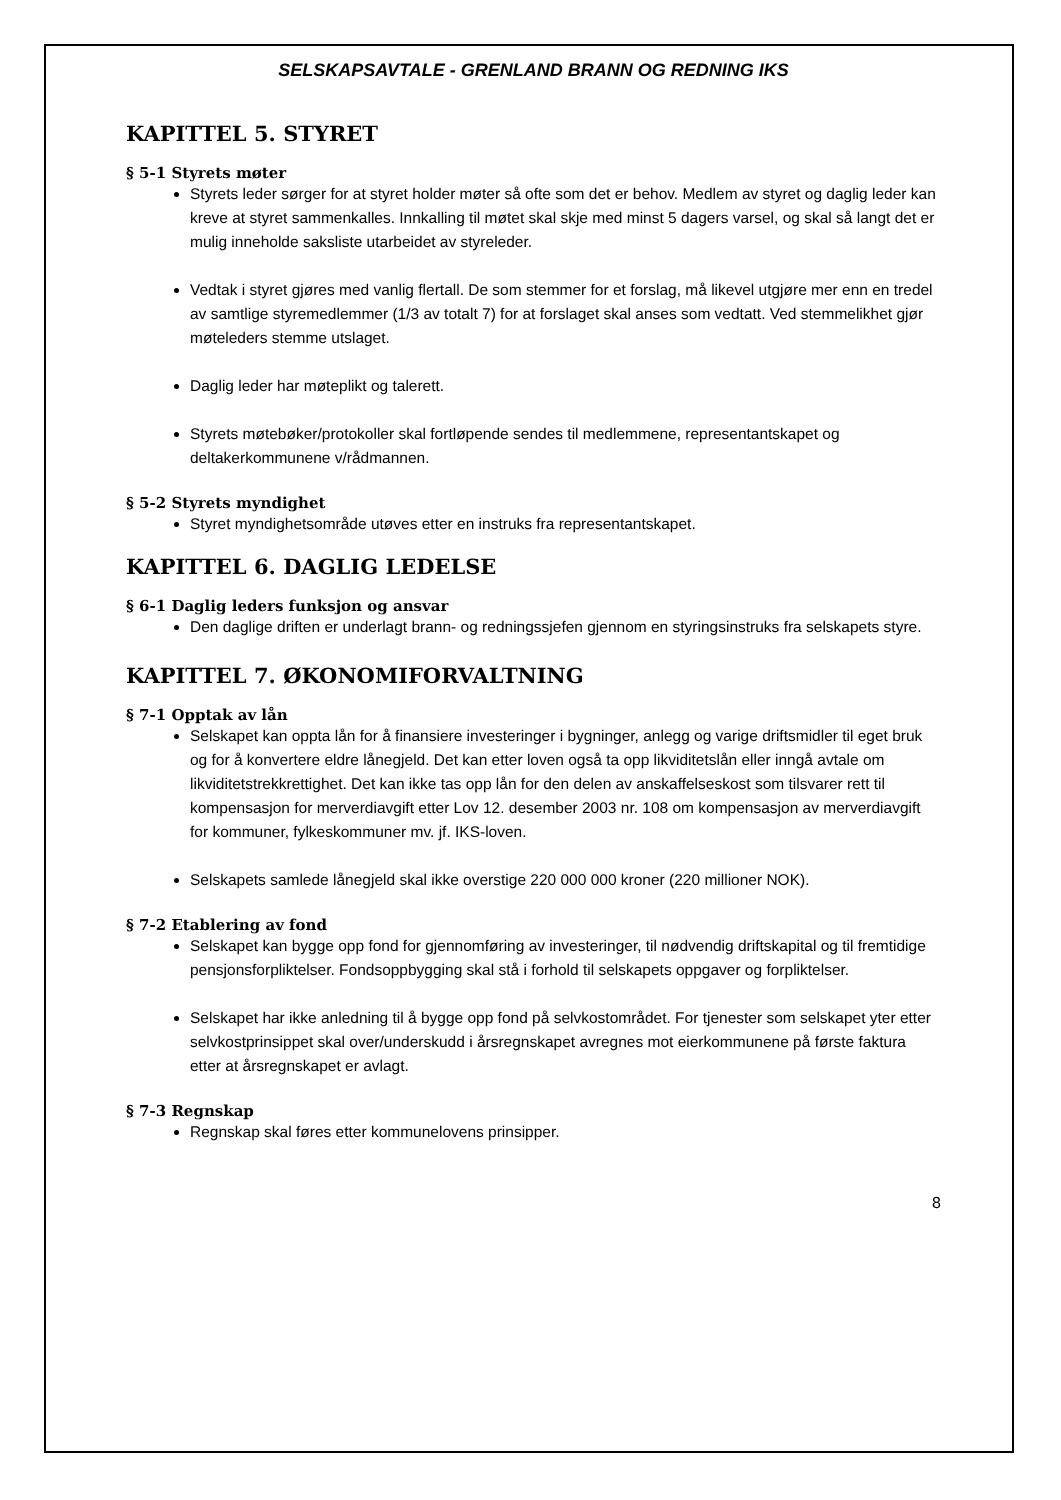SELSKAPSAVTALE - GRENLAND BRANN OG REDNING IKS
KAPITTEL 5. STYRET
§ 5-1 Styrets møter
Styrets leder sørger for at styret holder møter så ofte som det er behov. Medlem av styret og daglig leder kan kreve at styret sammenkalles. Innkalling til møtet skal skje med minst 5 dagers varsel, og skal så langt det er mulig inneholde saksliste utarbeidet av styreleder.
Vedtak i styret gjøres med vanlig flertall. De som stemmer for et forslag, må likevel utgjøre mer enn en tredel av samtlige styremedlemmer (1/3 av totalt 7) for at forslaget skal anses som vedtatt. Ved stemmelikhet gjør møteleders stemme utslaget.
Daglig leder har møteplikt og talerett.
Styrets møtebøker/protokoller skal fortløpende sendes til medlemmene, representantskapet og deltakerkommunene v/rådmannen.
§ 5-2 Styrets myndighet
Styret myndighetsområde utøves etter en instruks fra representantskapet.
KAPITTEL 6. DAGLIG LEDELSE
§ 6-1 Daglig leders funksjon og ansvar
Den daglige driften er underlagt brann- og redningssjefen gjennom en styringsinstruks fra selskapets styre.
KAPITTEL 7. ØKONOMIFORVALTNING
§ 7-1 Opptak av lån
Selskapet kan oppta lån for å finansiere investeringer i bygninger, anlegg og varige driftsmidler til eget bruk og for å konvertere eldre lånegjeld. Det kan etter loven også ta opp likviditetslån eller inngå avtale om likviditetstrekkrettighet. Det kan ikke tas opp lån for den delen av anskaffelseskost som tilsvarer rett til kompensasjon for merverdiavgift etter Lov 12. desember 2003 nr. 108 om kompensasjon av merverdiavgift for kommuner, fylkeskommuner mv. jf. IKS-loven.
Selskapets samlede lånegjeld skal ikke overstige 220 000 000 kroner (220 millioner NOK).
§ 7-2 Etablering av fond
Selskapet kan bygge opp fond for gjennomføring av investeringer, til nødvendig driftskapital og til fremtidige pensjonsforpliktelser. Fondsoppbygging skal stå i forhold til selskapets oppgaver og forpliktelser.
Selskapet har ikke anledning til å bygge opp fond på selvkostområdet. For tjenester som selskapet yter etter selvkostprinsippet skal over/underskudd i årsregnskapet avregnes mot eierkommunene på første faktura etter at årsregnskapet er avlagt.
§ 7-3 Regnskap
Regnskap skal føres etter kommunelovens prinsipper.
8